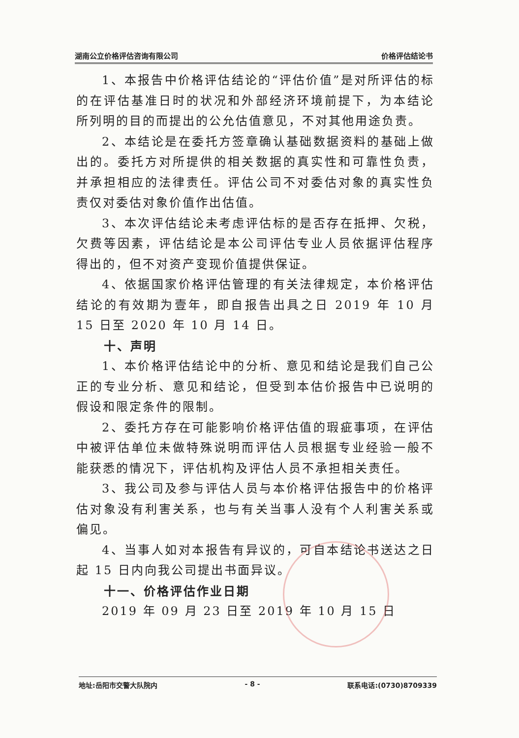湖南公立价格评估咨询有限公司 价格评估结论书
1、本报告中价格评估结论的“评估价值”是对所评估的标的在评估基准日时的状况和外部经济环境前提下，为本结论所列明的目的而提出的公允估值意见，不对其他用途负责。
2、本结论是在委托方签章确认基础数据资料的基础上做出的。委托方对所提供的相关数据的真实性和可靠性负责，并承担相应的法律责任。评估公司不对委估对象的真实性负责仅对委估对象价值作出估值。
3、本次评估结论未考虑评估标的是否存在抵押、欠税，欠费等因素，评估结论是本公司评估专业人员依据评估程序得出的，但不对资产变现价值提供保证。
4、依据国家价格评估管理的有关法律规定，本价格评估结论的有效期为壹年，即自报告出具之日 2019 年 10 月 15 日至 2020 年 10 月 14 日。
十、声明
1、本价格评估结论中的分析、意见和结论是我们自己公正的专业分析、意见和结论，但受到本估价报告中已说明的假设和限定条件的限制。
2、委托方存在可能影响价格评估值的瑕疵事项，在评估中被评估单位未做特殊说明而评估人员根据专业经验一般不能获悉的情况下，评估机构及评估人员不承担相关责任。
3、我公司及参与评估人员与本价格评估报告中的价格评估对象没有利害关系，也与有关当事人没有个人利害关系或偏见。
4、当事人如对本报告有异议的，可自本结论书送达之日起 15 日内向我公司提出书面异议。
十一、价格评估作业日期
2019 年 09 月 23 日至 2019 年 10 月 15 日
地址:岳阳市交警大队院内 - 8 - 联系电话:(0730)8709339